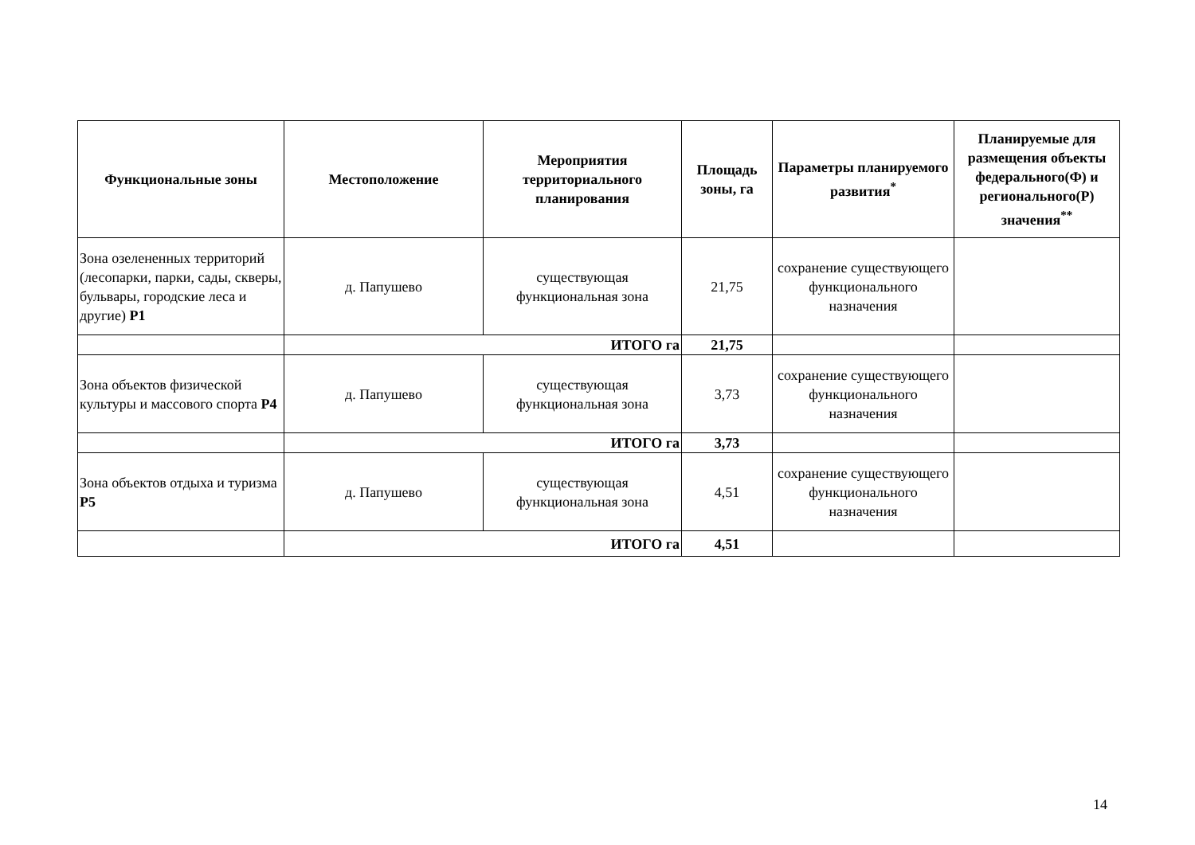| Функциональные зоны | Местоположение | Мероприятия территориального планирования | Площадь зоны, га | Параметры планируемого развития<sup>*</sup> | Планируемые для размещения объекты федерального(Ф) и регионального(Р) значения<sup>**</sup> |
| --- | --- | --- | --- | --- | --- |
| Зона озелененных территорий (лесопарки, парки, сады, скверы, бульвары, городские леса и другие) Р1 | д. Папушево | существующая функциональная зона | 21,75 | сохранение существующего функционального назначения | |
| | ИТОГО га | | 21,75 | | |
| Зона объектов физической культуры и массового спорта Р4 | д. Папушево | существующая функциональная зона | 3,73 | сохранение существующего функционального назначения | |
| | ИТОГО га | | 3,73 | | |
| Зона объектов отдыха и туризма Р5 | д. Папушево | существующая функциональная зона | 4,51 | сохранение существующего функционального назначения | |
| | ИТОГО га | | 4,51 | | |
14